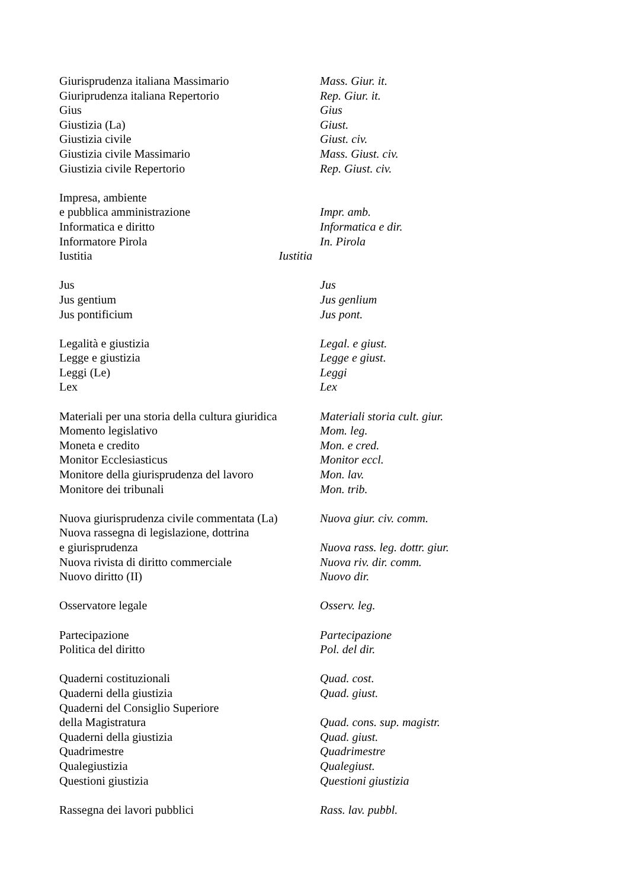| Giurisprudenza italiana Massimario | Mass. Giur. it. |
| Giuriprudenza italiana Repertorio | Rep. Giur. it. |
| Gius | Gius |
| Giustizia (La) | Giust. |
| Giustizia civile | Giust. civ. |
| Giustizia civile Massimario | Mass. Giust. civ. |
| Giustizia civile Repertorio | Rep. Giust. civ. |
| Impresa, ambiente | |
| e pubblica amministrazione | Impr. amb. |
| Informatica e diritto | Informatica e dir. |
| Informatore Pirola | In. Pirola |
| Iustitia Iustitia | |
| Jus | Jus |
| Jus gentium | Jus genlium |
| Jus pontificium | Jus pont. |
| Legalità e giustizia | Legal. e giust. |
| Legge e giustizia | Legge e giust. |
| Leggi (Le) | Leggi |
| Lex | Lex |
| Materiali per una storia della cultura giuridica | Materiali storia cult. giur. |
| Momento legislativo | Mom. leg. |
| Moneta e credito | Mon. e cred. |
| Monitor Ecclesiasticus | Monitor eccl. |
| Monitore della giurisprudenza del lavoro | Mon. lav. |
| Monitore dei tribunali | Mon. trib. |
| Nuova giurisprudenza civile commentata (La) | Nuova giur. civ. comm. |
| Nuova rassegna di legislazione, dottrina | |
| e giurisprudenza | Nuova rass. leg. dottr. giur. |
| Nuova rivista di diritto commerciale | Nuova riv. dir. comm. |
| Nuovo diritto (II) | Nuovo dir. |
| Osservatore legale | Osserv. leg. |
| Partecipazione | Partecipazione |
| Politica del diritto | Pol. del dir. |
| Quaderni costituzionali | Quad. cost. |
| Quaderni della giustizia | Quad. giust. |
| Quaderni del Consiglio Superiore | |
| della Magistratura | Quad. cons. sup. magistr. |
| Quaderni della giustizia | Quad. giust. |
| Quadrimestre | Quadrimestre |
| Qualegiustizia | Qualegiust. |
| Questioni giustizia | Questioni giustizia |
| Rassegna dei lavori pubblici | Rass. lav. pubbl. |